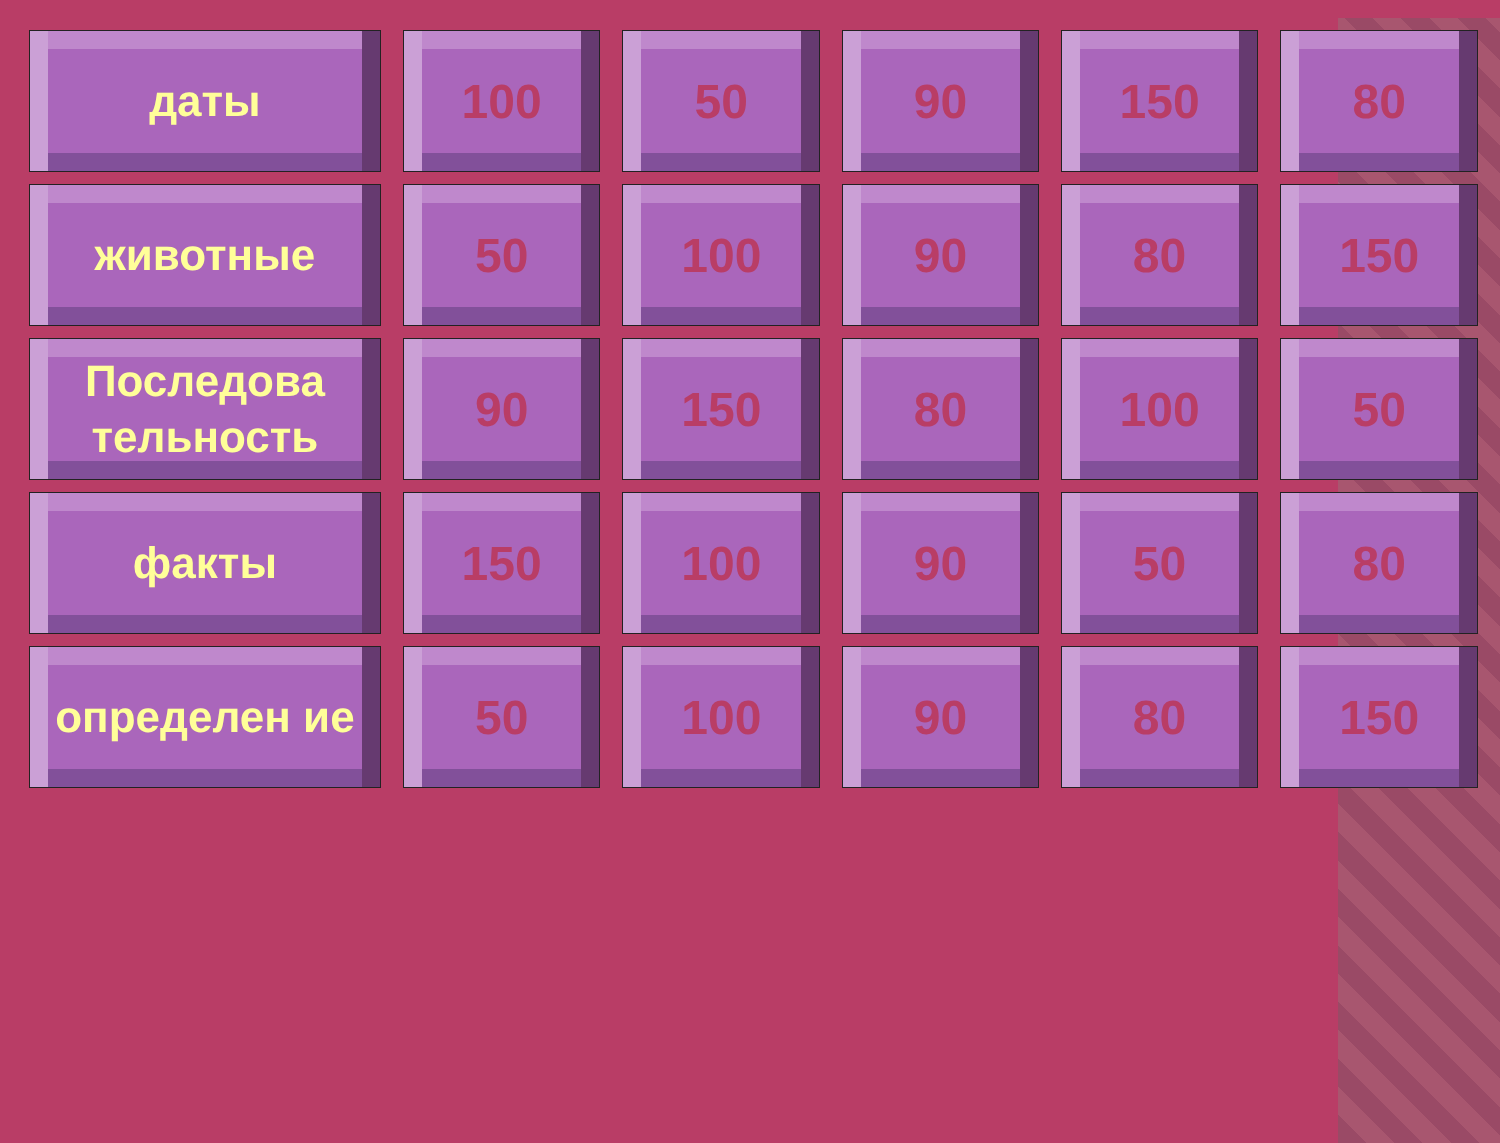| даты | 100 | 50 | 90 | 150 | 80 |
| животные | 50 | 100 | 90 | 80 | 150 |
| Последова тельность | 90 | 150 | 80 | 100 | 50 |
| факты | 150 | 100 | 90 | 50 | 80 |
| определен ие | 50 | 100 | 90 | 80 | 150 |